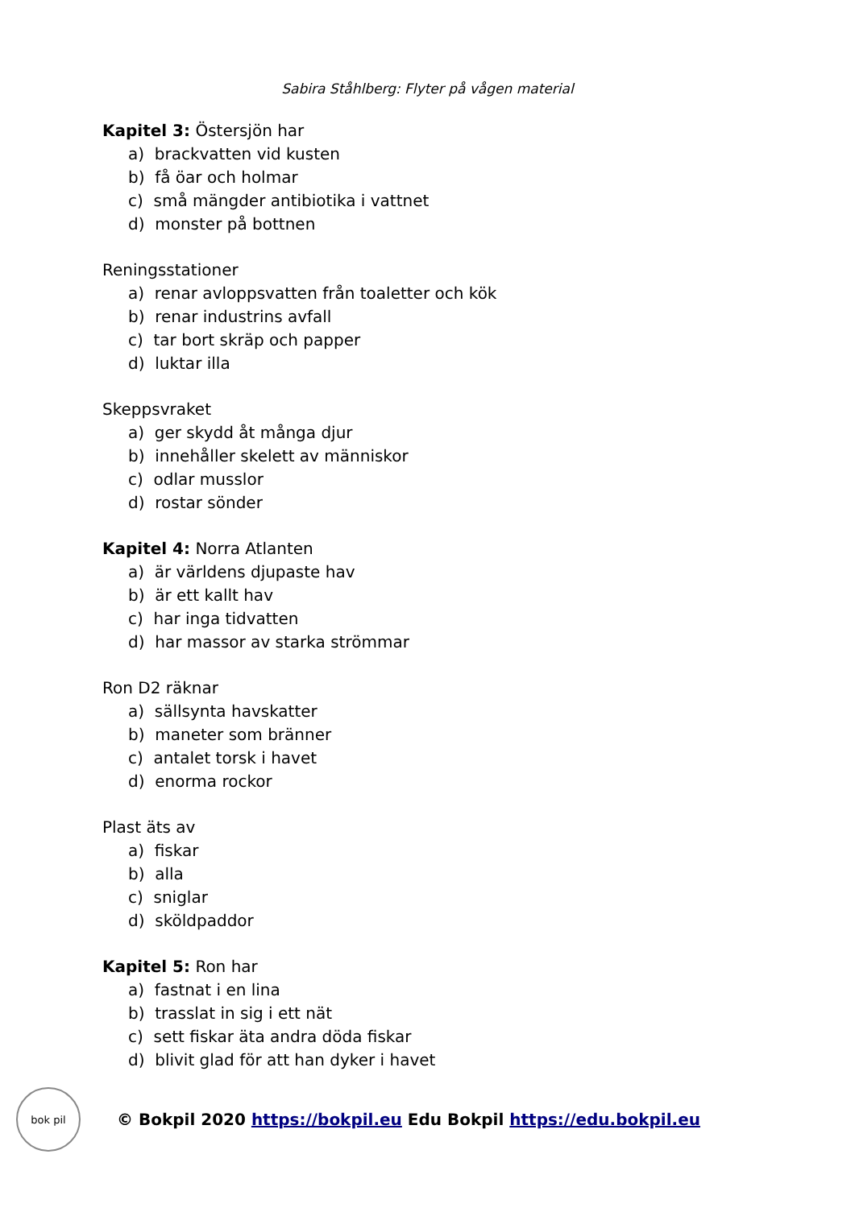Sabira Ståhlberg: Flyter på vågen material
Kapitel 3: Östersjön har
a) brackvatten vid kusten
b) få öar och holmar
c) små mängder antibiotika i vattnet
d) monster på bottnen
Reningsstationer
a) renar avloppsvatten från toaletter och kök
b) renar industrins avfall
c) tar bort skräp och papper
d) luktar illa
Skeppsvraket
a) ger skydd åt många djur
b) innehåller skelett av människor
c) odlar musslor
d) rostar sönder
Kapitel 4: Norra Atlanten
a) är världens djupaste hav
b) är ett kallt hav
c) har inga tidvatten
d) har massor av starka strömmar
Ron D2 räknar
a) sällsynta havskatter
b) maneter som bränner
c) antalet torsk i havet
d) enorma rockor
Plast äts av
a) fiskar
b) alla
c) sniglar
d) sköldpaddor
Kapitel 5: Ron har
a) fastnat i en lina
b) trasslat in sig i ett nät
c) sett fiskar äta andra döda fiskar
d) blivit glad för att han dyker i havet
bok pil
© Bokpil 2020 https://bokpil.eu Edu Bokpil https://edu.bokpil.eu